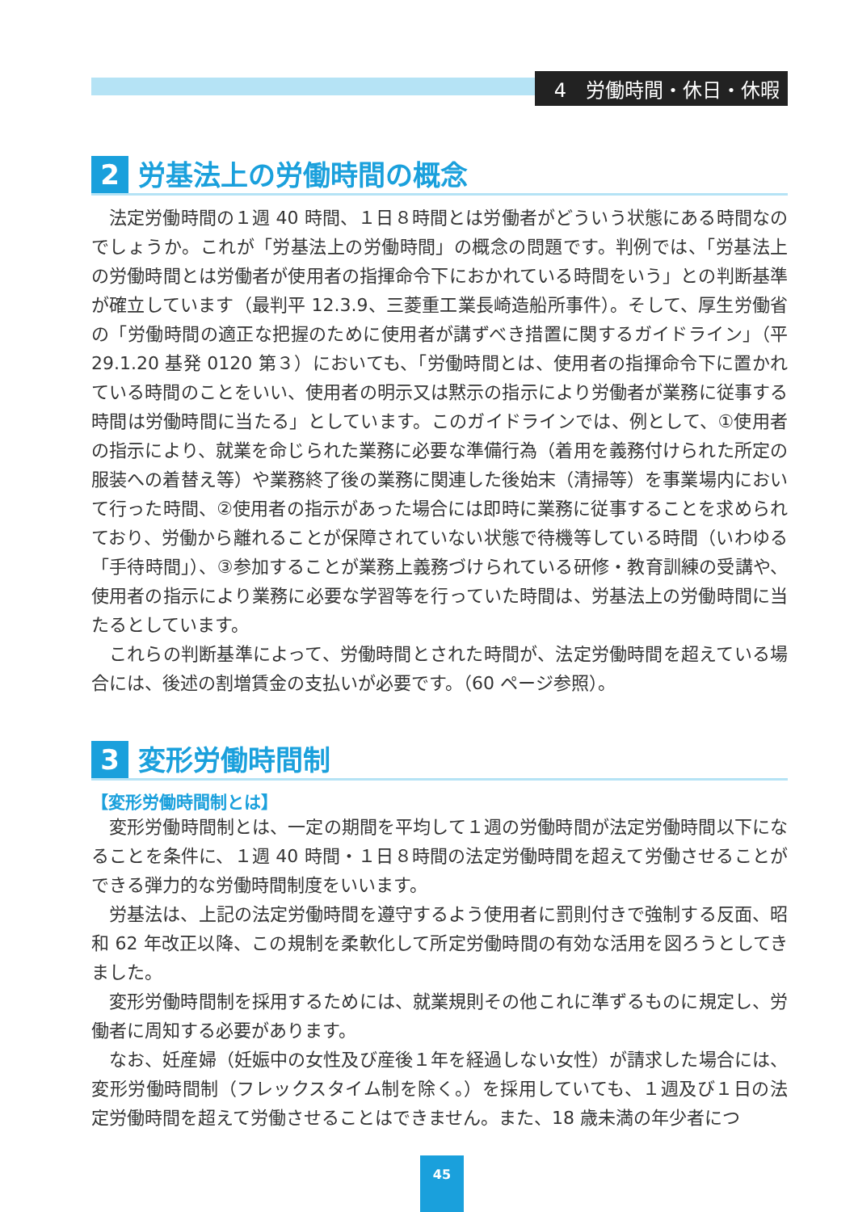4　労働時間・休日・休暇
2 労基法上の労働時間の概念
法定労働時間の１週 40 時間、１日８時間とは労働者がどういう状態にある時間なのでしょうか。これが「労基法上の労働時間」の概念の問題です。判例では、「労基法上の労働時間とは労働者が使用者の指揮命令下におかれている時間をいう」との判断基準が確立しています（最判平 12.3.9、三菱重工業長崎造船所事件）。そして、厚生労働省の「労働時間の適正な把握のために使用者が講ずべき措置に関するガイドライン」（平 29.1.20 基発 0120 第３）においても、「労働時間とは、使用者の指揮命令下に置かれている時間のことをいい、使用者の明示又は黙示の指示により労働者が業務に従事する時間は労働時間に当たる」としています。このガイドラインでは、例として、①使用者の指示により、就業を命じられた業務に必要な準備行為（着用を義務付けられた所定の服装への着替え等）や業務終了後の業務に関連した後始末（清掃等）を事業場内において行った時間、②使用者の指示があった場合には即時に業務に従事することを求められており、労働から離れることが保障されていない状態で待機等している時間（いわゆる「手待時間」）、③参加することが業務上義務づけられている研修・教育訓練の受講や、使用者の指示により業務に必要な学習等を行っていた時間は、労基法上の労働時間に当たるとしています。
これらの判断基準によって、労働時間とされた時間が、法定労働時間を超えている場合には、後述の割増賃金の支払いが必要です。（60 ページ参照）。
3 変形労働時間制
【変形労働時間制とは】
変形労働時間制とは、一定の期間を平均して１週の労働時間が法定労働時間以下になることを条件に、１週 40 時間・１日８時間の法定労働時間を超えて労働させることができる弾力的な労働時間制度をいいます。
労基法は、上記の法定労働時間を遵守するよう使用者に罰則付きで強制する反面、昭和 62 年改正以降、この規制を柔軟化して所定労働時間の有効な活用を図ろうとしてきました。
変形労働時間制を採用するためには、就業規則その他これに準ずるものに規定し、労働者に周知する必要があります。
なお、妊産婦（妊娠中の女性及び産後１年を経過しない女性）が請求した場合には、変形労働時間制（フレックスタイム制を除く。）を採用していても、１週及び１日の法定労働時間を超えて労働させることはできません。また、18 歳未満の年少者につ
45